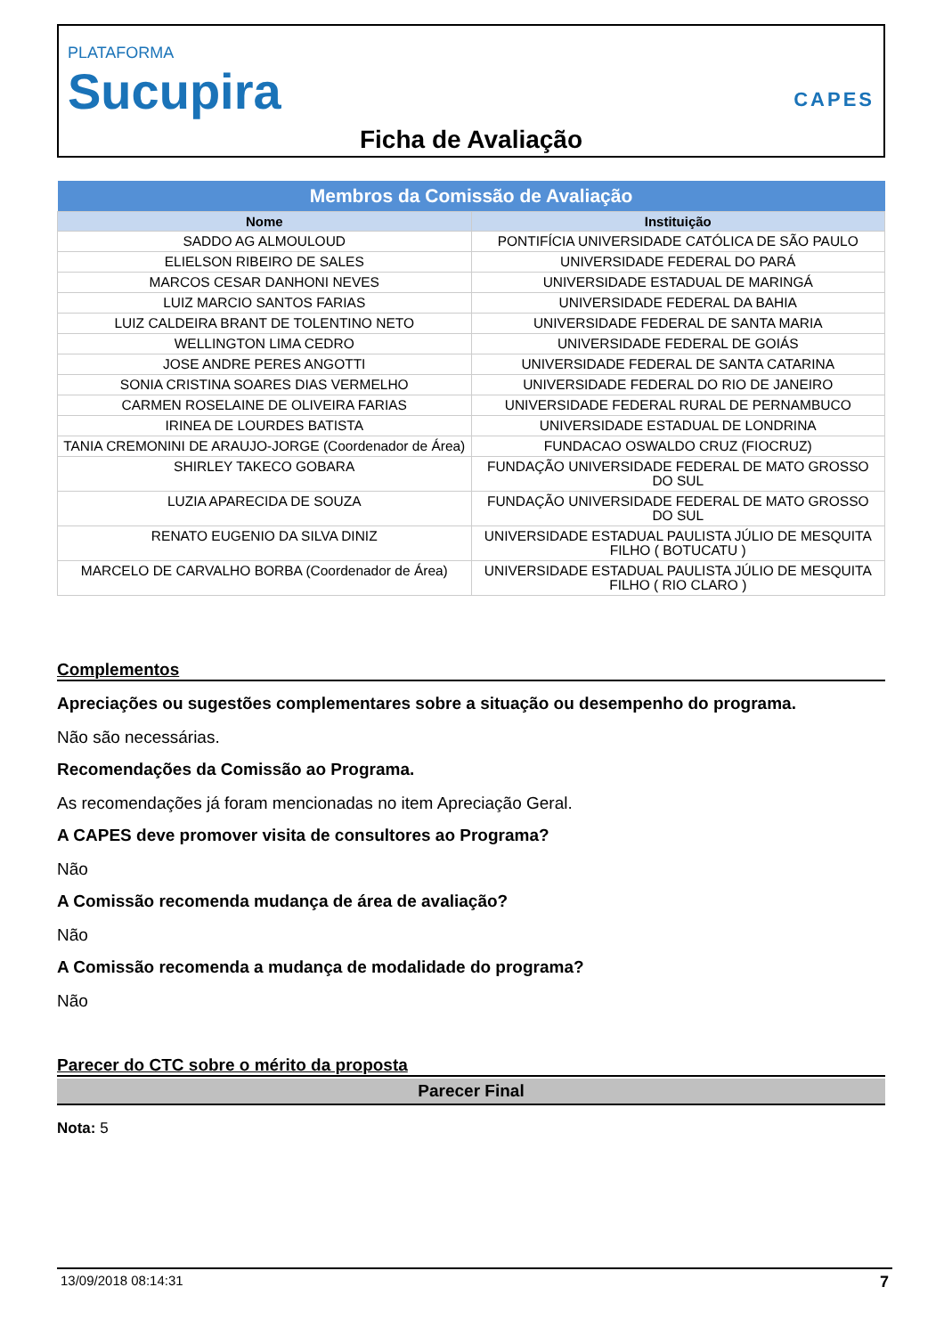PLATAFORMA
Sucupira
CAPES
Ficha de Avaliação
| Membros da Comissão de Avaliação | |
| --- | --- |
| Nome | Instituição |
| SADDO AG ALMOULOUD | PONTIFÍCIA UNIVERSIDADE CATÓLICA DE SÃO PAULO |
| ELIELSON RIBEIRO DE SALES | UNIVERSIDADE FEDERAL DO PARÁ |
| MARCOS CESAR DANHONI NEVES | UNIVERSIDADE ESTADUAL DE MARINGÁ |
| LUIZ MARCIO SANTOS FARIAS | UNIVERSIDADE FEDERAL DA BAHIA |
| LUIZ CALDEIRA BRANT DE TOLENTINO NETO | UNIVERSIDADE FEDERAL DE SANTA MARIA |
| WELLINGTON LIMA CEDRO | UNIVERSIDADE FEDERAL DE GOIÁS |
| JOSE ANDRE PERES ANGOTTI | UNIVERSIDADE FEDERAL DE SANTA CATARINA |
| SONIA CRISTINA SOARES DIAS VERMELHO | UNIVERSIDADE FEDERAL DO RIO DE JANEIRO |
| CARMEN ROSELAINE DE OLIVEIRA FARIAS | UNIVERSIDADE FEDERAL RURAL DE PERNAMBUCO |
| IRINEA DE LOURDES BATISTA | UNIVERSIDADE ESTADUAL DE LONDRINA |
| TANIA CREMONINI DE ARAUJO-JORGE (Coordenador de Área) | FUNDACAO OSWALDO CRUZ (FIOCRUZ) |
| SHIRLEY TAKECO GOBARA | FUNDAÇÃO UNIVERSIDADE FEDERAL DE MATO GROSSO DO SUL |
| LUZIA APARECIDA DE SOUZA | FUNDAÇÃO UNIVERSIDADE FEDERAL DE MATO GROSSO DO SUL |
| RENATO EUGENIO DA SILVA DINIZ | UNIVERSIDADE ESTADUAL PAULISTA JÚLIO DE MESQUITA FILHO ( BOTUCATU ) |
| MARCELO DE CARVALHO BORBA (Coordenador de Área) | UNIVERSIDADE ESTADUAL PAULISTA JÚLIO DE MESQUITA FILHO ( RIO CLARO ) |
Complementos
Apreciações ou sugestões complementares sobre a situação ou desempenho do programa.
Não são necessárias.
Recomendações da Comissão ao Programa.
As recomendações já foram mencionadas no item Apreciação Geral.
A CAPES deve promover visita de consultores ao Programa?
Não
A Comissão recomenda mudança de área de avaliação?
Não
A Comissão recomenda a mudança de modalidade do programa?
Não
Parecer do CTC sobre o mérito da proposta
Parecer Final
Nota: 5
13/09/2018 08:14:31 7